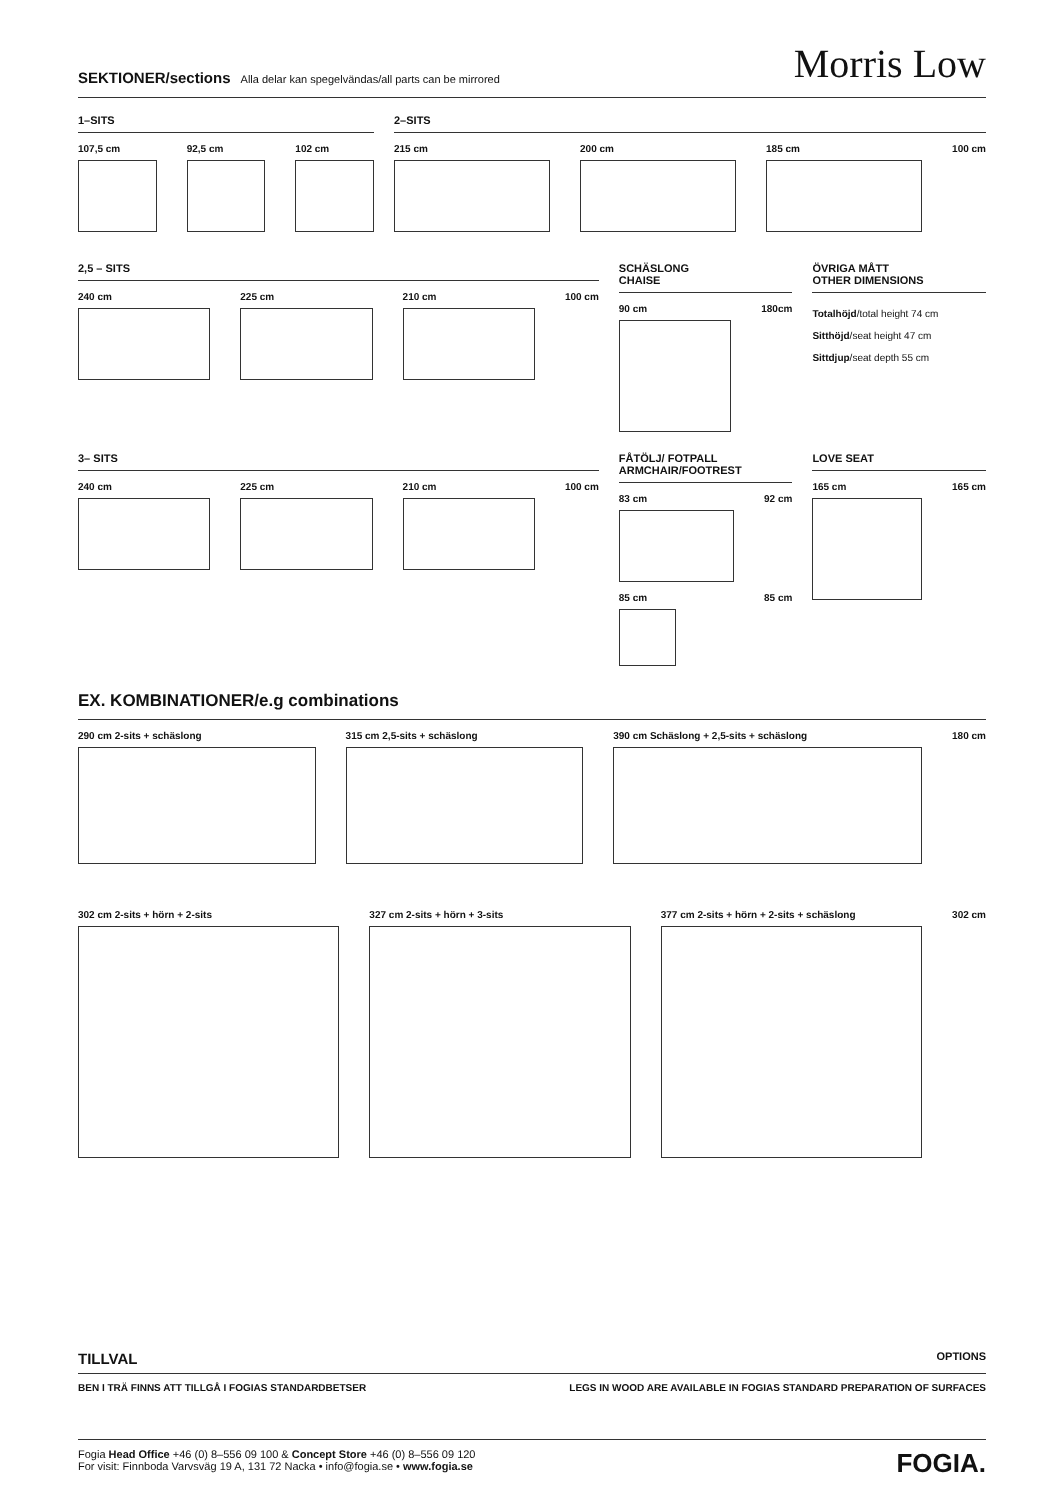SEKTIONER/sections
Alla delar kan spegelvändas/all parts can be mirrored
Morris Low
1–SITS
107,5 cm 92,5 cm 102 cm
2–SITS
215 cm 200 cm 185 cm 100 cm
2,5 – SITS
240 cm 225 cm 210 cm 100 cm
SCHÄSLONG
CHAISE
90 cm 180cm
ÖVRIGA MÅTT
OTHER DIMENSIONS
Totalhöjd/total height 74 cm
Sitthöjd/seat height 47 cm
Sittdjup/seat depth 55 cm
3– SITS
240 cm 225 cm 210 cm 100 cm
FÅTÖLJ/ FOTPALL
ARMCHAIR/FOOTREST
83 cm 92 cm
85 cm 85 cm
LOVE SEAT
165 cm 165 cm
EX. KOMBINATIONER/e.g combinations
290 cm 2-sits + schäslong 315 cm 2,5-sits + schäslong 390 cm Schäslong + 2,5-sits + schäslong
180 cm
302 cm 2-sits + hörn + 2-sits 327 cm 2-sits + hörn + 3-sits 377 cm 2-sits + hörn + 2-sits + schäslong
302 cm
TILLVAL OPTIONS
BEN I TRÄ FINNS ATT TILLGÅ I FOGIAS STANDARDBETSER LEGS IN WOOD ARE AVAILABLE IN FOGIAS STANDARD PREPARATION OF SURFACES
Fogia Head Office +46 (0) 8–556 09 100 & Concept Store +46 (0) 8–556 09 120
For visit: Finnboda Varvsväg 19 A, 131 72 Nacka • info@fogia.se • www.fogia.se
FOGIA.